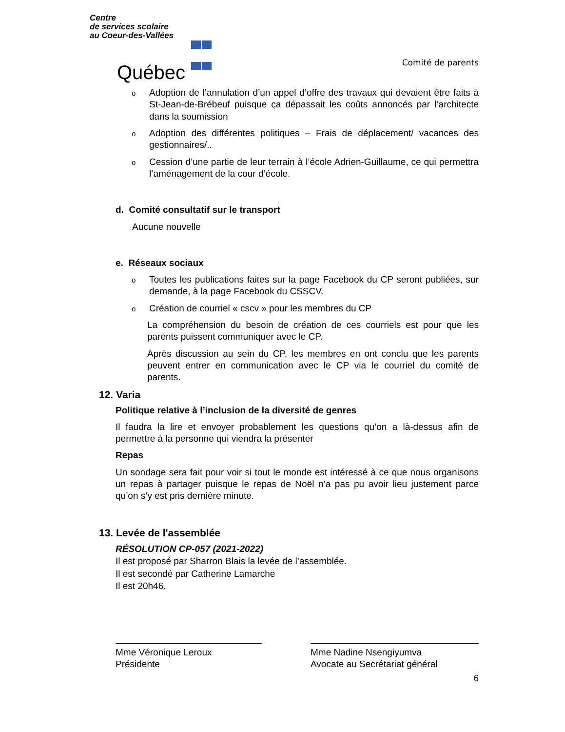Centre
de services scolaire
au Coeur-des-Vallées
Québec ⚜ ⚜ ⚜ ⚜
Comité de parents
o Adoption de l’annulation d’un appel d’offre des travaux qui devaient être faits à St-Jean-de-Brébeuf puisque ça dépassait les coûts annoncés par l’architecte dans la soumission
o Adoption des différentes politiques – Frais de déplacement/ vacances des gestionnaires/..
o Cession d’une partie de leur terrain à l’école Adrien-Guillaume, ce qui permettra l’aménagement de la cour d’école.
d. Comité consultatif sur le transport
Aucune nouvelle
e. Réseaux sociaux
o Toutes les publications faites sur la page Facebook du CP seront publiées, sur demande, à la page Facebook du CSSCV.
o Création de courriel « cscv » pour les membres du CP
La compréhension du besoin de création de ces courriels est pour que les parents puissent communiquer avec le CP.
Après discussion au sein du CP, les membres en ont conclu que les parents peuvent entrer en communication avec le CP via le courriel du comité de parents.
12. Varia
Politique relative à l’inclusion de la diversité de genres
Il faudra la lire et envoyer probablement les questions qu’on a là-dessus afin de permettre à la personne qui viendra la présenter
Repas
Un sondage sera fait pour voir si tout le monde est intéressé à ce que nous organisons un repas à partager puisque le repas de Noël n’a pas pu avoir lieu justement parce qu’on s’y est pris dernière minute.
13. Levée de l'assemblée
RÉSOLUTION CP-057 (2021-2022)
Il est proposé par Sharron Blais la levée de l’assemblée.
Il est secondé par Catherine Lamarche
Il est 20h46.
Mme Véronique Leroux
Présidente
Mme Nadine Nsengiyumva
Avocate au Secrétariat général
6